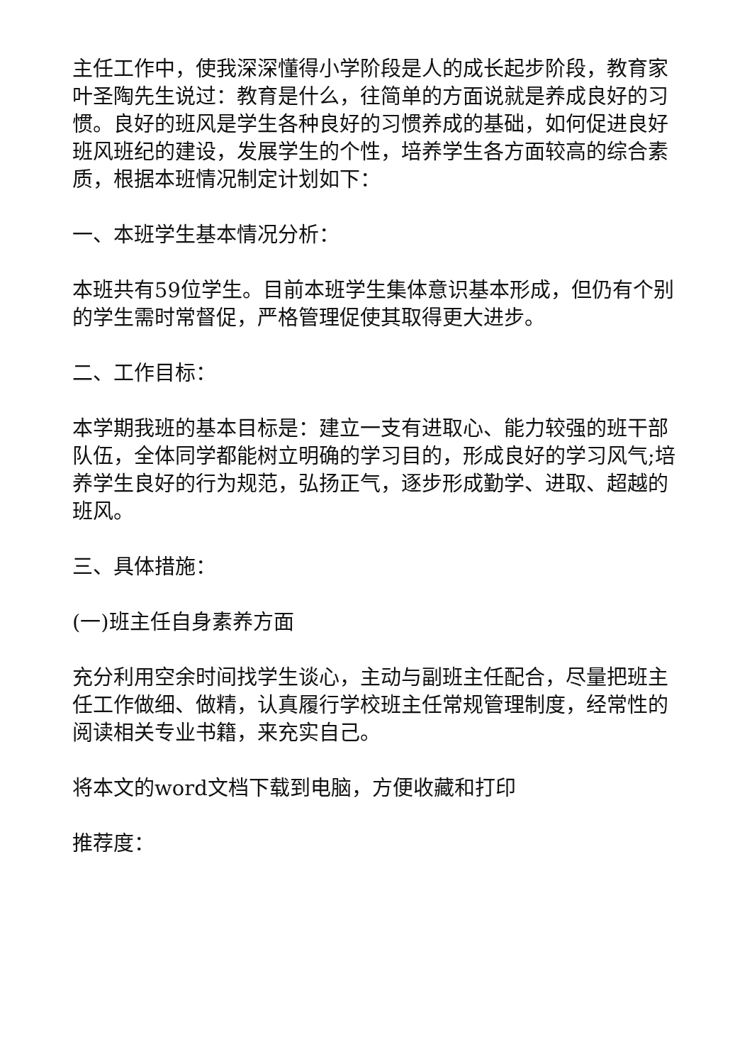主任工作中，使我深深懂得小学阶段是人的成长起步阶段，教育家叶圣陶先生说过：教育是什么，往简单的方面说就是养成良好的习惯。良好的班风是学生各种良好的习惯养成的基础，如何促进良好班风班纪的建设，发展学生的个性，培养学生各方面较高的综合素质，根据本班情况制定计划如下：
一、本班学生基本情况分析：
本班共有59位学生。目前本班学生集体意识基本形成，但仍有个别的学生需时常督促，严格管理促使其取得更大进步。
二、工作目标：
本学期我班的基本目标是：建立一支有进取心、能力较强的班干部队伍，全体同学都能树立明确的学习目的，形成良好的学习风气;培养学生良好的行为规范，弘扬正气，逐步形成勤学、进取、超越的班风。
三、具体措施：
(一)班主任自身素养方面
充分利用空余时间找学生谈心，主动与副班主任配合，尽量把班主任工作做细、做精，认真履行学校班主任常规管理制度，经常性的阅读相关专业书籍，来充实自己。
将本文的word文档下载到电脑，方便收藏和打印
推荐度：